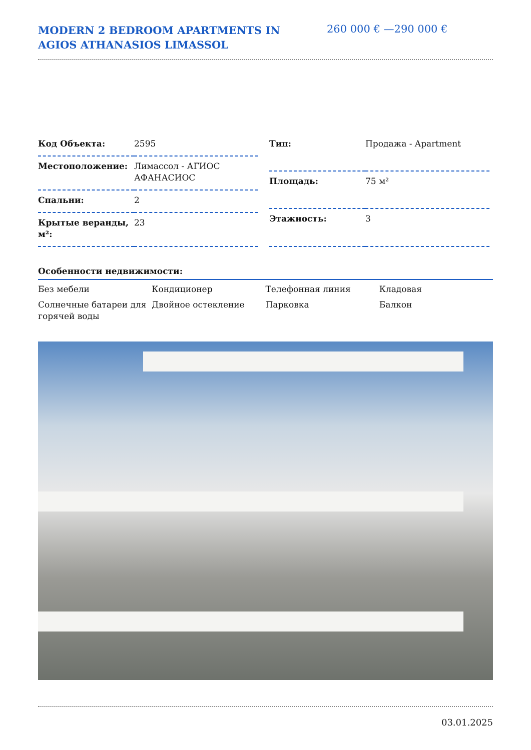MODERN 2 BEDROOM APARTMENTS IN AGIOS ATHANASIOS LIMASSOL
260 000 € —290 000 €
| Код Объекта: | 2595 |
| Местоположение: | Лимассол - АГИОС АФАНАСИОС |
| Спальни: | 2 |
| Крытые веранды, м²: | 23 |
| Тип: | Продажа - Apartment |
| Площадь: | 75 м² |
| Этажность: | 3 |
Особенности недвижимости:
| Без мебели | Кондиционер | Телефонная линия | Кладовая |
| Солнечные батареи для горячей воды | Двойное остекление | Парковка | Балкон |
03.01.2025